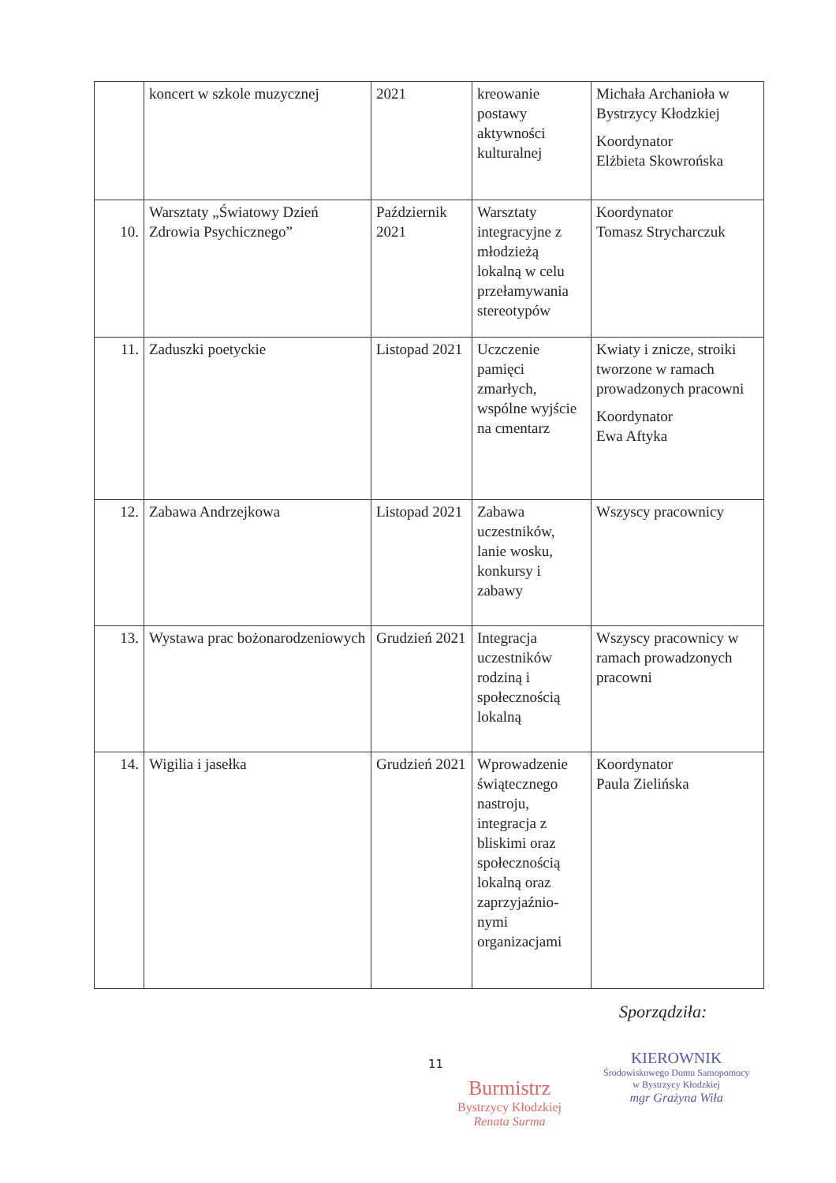| | koncert w szkole muzycznej | 2021 | kreowanie postawy aktywności kulturalnej | Michała Archanioła w Bystrzycy Kłodzkiej Koordynator Elżbieta Skowrońska |
| 10. | Warsztaty „Światowy Dzień Zdrowia Psychicznego” | Październik 2021 | Warsztaty integracyjne z młodzieżą lokalną w celu przełamywania stereotypów | Koordynator Tomasz Strycharczuk |
| 11. | Zaduszki poetyckie | Listopad 2021 | Uczczenie pamięci zmarłych, wspólne wyjście na cmentarz | Kwiaty i znicze, stroiki tworzone w ramach prowadzonych pracowni Koordynator Ewa Aftyka |
| 12. | Zabawa Andrzejkowa | Listopad 2021 | Zabawa uczestników, lanie wosku, konkursy i zabawy | Wszyscy pracownicy |
| 13. | Wystawa prac bożonarodzeniowych | Grudzień 2021 | Integracja uczestników rodziną i społecznością lokalną | Wszyscy pracownicy w ramach prowadzonych pracowni |
| 14. | Wigilia i jasełka | Grudzień 2021 | Wprowadzenie świątecznego nastroju, integracja z bliskimi oraz społecznością lokalną oraz zaprzyjaźnio-nymi organizacjami | Koordynator Paula Zielińska |
Sporządziła:
11
Burmistrz
Bystrzycy Kłodzkiej
Renata Surma
KIEROWNIK
Środowiskowego Domu Samopomocy
w Bystrzycy Kłodzkiej
mgr Grażyna Wiła